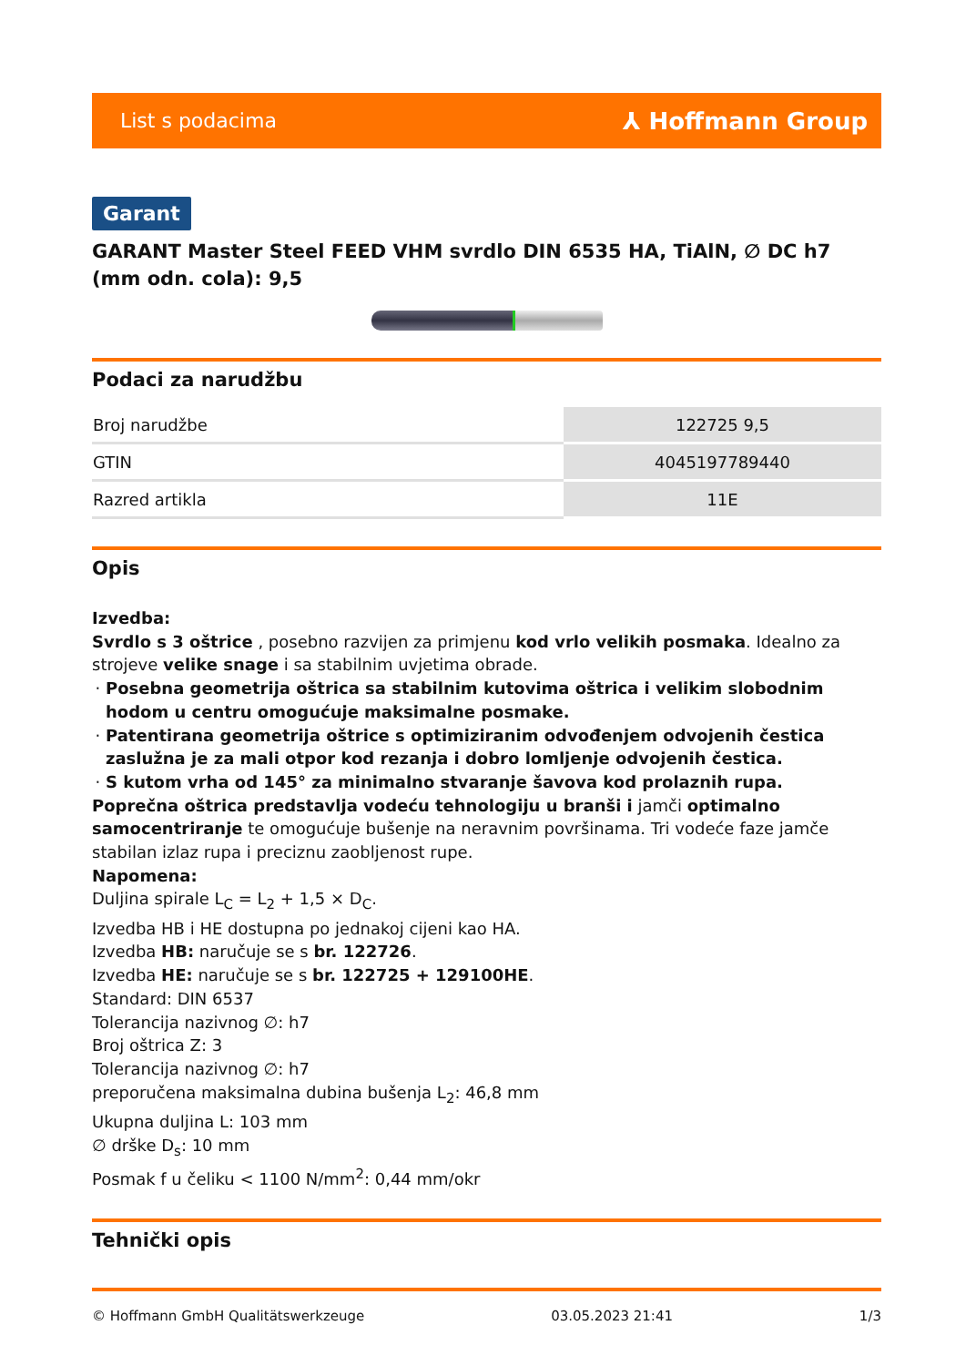List s podacima ⅄ Hoffmann Group
Garant
GARANT Master Steel FEED VHM svrdlo DIN 6535 HA, TiAlN, ∅ DC h7 (mm odn. cola): 9,5
Podaci za narudžbu
| Broj narudžbe | 122725 9,5 |
| GTIN | 4045197789440 |
| Razred artikla | 11E |
Opis
Izvedba:
Svrdlo s 3 oštrice , posebno razvijen za primjenu kod vrlo velikih posmaka. Idealno za strojeve velike snage i sa stabilnim uvjetima obrade.
Posebna geometrija oštrica sa stabilnim kutovima oštrica i velikim slobodnim hodom u centru omogućuje maksimalne posmake.
Patentirana geometrija oštrice s optimiziranim odvođenjem odvojenih čestica zaslužna je za mali otpor kod rezanja i dobro lomljenje odvojenih čestica.
S kutom vrha od 145° za minimalno stvaranje šavova kod prolaznih rupa.
Poprečna oštrica predstavlja vodeću tehnologiju u branši i jamči optimalno samocentriranje te omogućuje bušenje na neravnim površinama. Tri vodeće faze jamče stabilan izlaz rupa i preciznu zaobljenost rupe.
Napomena:
Duljina spirale L<sub>C</sub> = L<sub>2</sub> + 1,5 × D<sub>C</sub>.
Izvedba HB i HE dostupna po jednakoj cijeni kao HA.
Izvedba HB: naručuje se s br. 122726.
Izvedba HE: naručuje se s br. 122725 + 129100HE.
Standard: DIN 6537
Tolerancija nazivnog ∅: h7
Broj oštrica Z: 3
Tolerancija nazivnog ∅: h7
preporučena maksimalna dubina bušenja L<sub>2</sub>: 46,8 mm
Ukupna duljina L: 103 mm
∅ drške D<sub>s</sub>: 10 mm
Posmak f u čeliku < 1100 N/mm<sup>2</sup>: 0,44 mm/okr
Tehnički opis
© Hoffmann GmbH Qualitätswerkzeuge 03.05.2023 21:41 1/3